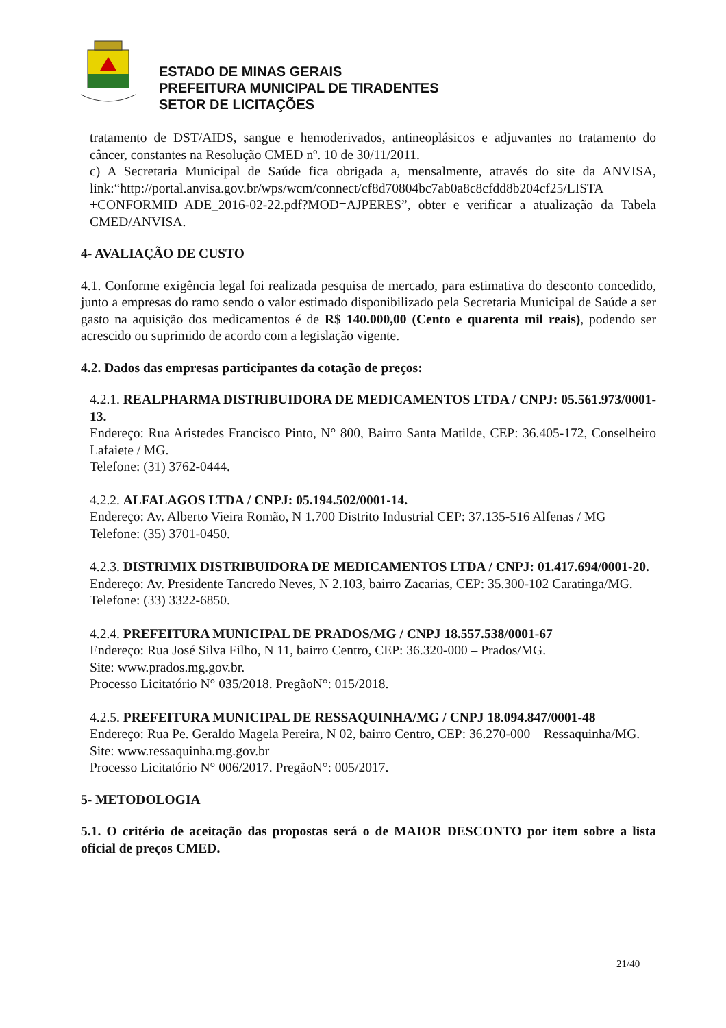ESTADO DE MINAS GERAIS
PREFEITURA MUNICIPAL DE TIRADENTES
SETOR DE LICITAÇÕES
tratamento de DST/AIDS, sangue e hemoderivados, antineoplásicos e adjuvantes no tratamento do câncer, constantes na Resolução CMED nº. 10 de 30/11/2011.
c) A Secretaria Municipal de Saúde fica obrigada a, mensalmente, através do site da ANVISA, link:“http://portal.anvisa.gov.br/wps/wcm/connect/cf8d70804bc7ab0a8c8cfdd8b204cf25/LISTA +CONFORMID ADE_2016-02-22.pdf?MOD=AJPERES”, obter e verificar a atualização da Tabela CMED/ANVISA.
4- AVALIAÇÃO DE CUSTO
4.1. Conforme exigência legal foi realizada pesquisa de mercado, para estimativa do desconto concedido, junto a empresas do ramo sendo o valor estimado disponibilizado pela Secretaria Municipal de Saúde a ser gasto na aquisição dos medicamentos é de R$ 140.000,00 (Cento e quarenta mil reais), podendo ser acrescido ou suprimido de acordo com a legislação vigente.
4.2. Dados das empresas participantes da cotação de preços:
4.2.1. REALPHARMA DISTRIBUIDORA DE MEDICAMENTOS LTDA / CNPJ: 05.561.973/0001-13.
Endereço: Rua Aristedes Francisco Pinto, N° 800, Bairro Santa Matilde, CEP: 36.405-172, Conselheiro Lafaiete / MG.
Telefone: (31) 3762-0444.
4.2.2. ALFALAGOS LTDA / CNPJ: 05.194.502/0001-14.
Endereço: Av. Alberto Vieira Romão, N 1.700 Distrito Industrial CEP: 37.135-516 Alfenas / MG
Telefone: (35) 3701-0450.
4.2.3. DISTRIMIX DISTRIBUIDORA DE MEDICAMENTOS LTDA / CNPJ: 01.417.694/0001-20.
Endereço: Av. Presidente Tancredo Neves, N 2.103, bairro Zacarias, CEP: 35.300-102 Caratinga/MG.
Telefone: (33) 3322-6850.
4.2.4. PREFEITURA MUNICIPAL DE PRADOS/MG / CNPJ 18.557.538/0001-67
Endereço: Rua José Silva Filho, N 11, bairro Centro, CEP: 36.320-000 – Prados/MG.
Site: www.prados.mg.gov.br.
Processo Licitatório N° 035/2018. PregãoN°: 015/2018.
4.2.5. PREFEITURA MUNICIPAL DE RESSAQUINHA/MG / CNPJ 18.094.847/0001-48
Endereço: Rua Pe. Geraldo Magela Pereira, N 02, bairro Centro, CEP: 36.270-000 – Ressaquinha/MG.
Site: www.ressaquinha.mg.gov.br
Processo Licitatório N° 006/2017. PregãoN°: 005/2017.
5- METODOLOGIA
5.1. O critério de aceitação das propostas será o de MAIOR DESCONTO por item sobre a lista oficial de preços CMED.
21/40